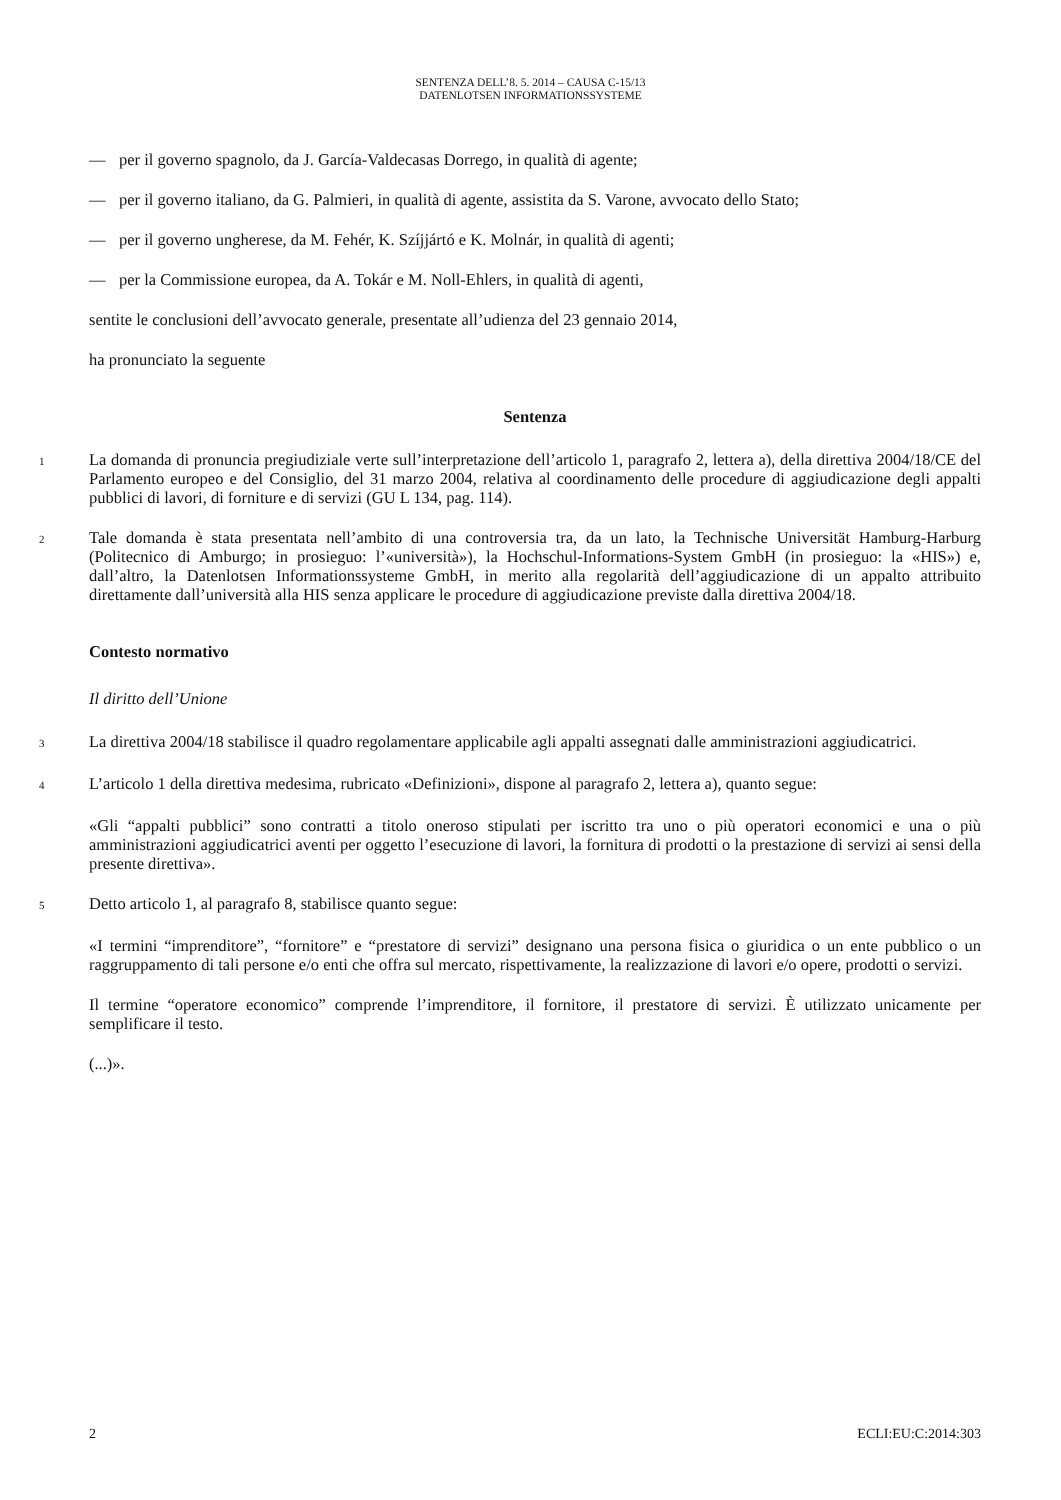SENTENZA DELL’8. 5. 2014 – CAUSA C-15/13
DATENLOTSEN INFORMATIONSSYSTEME
— per il governo spagnolo, da J. García-Valdecasas Dorrego, in qualità di agente;
— per il governo italiano, da G. Palmieri, in qualità di agente, assistita da S. Varone, avvocato dello Stato;
— per il governo ungherese, da M. Fehér, K. Szíjjártó e K. Molnár, in qualità di agenti;
— per la Commissione europea, da A. Tokár e M. Noll-Ehlers, in qualità di agenti,
sentite le conclusioni dell’avvocato generale, presentate all’udienza del 23 gennaio 2014,
ha pronunciato la seguente
Sentenza
1
La domanda di pronuncia pregiudiziale verte sull’interpretazione dell’articolo 1, paragrafo 2, lettera a), della direttiva 2004/18/CE del Parlamento europeo e del Consiglio, del 31 marzo 2004, relativa al coordinamento delle procedure di aggiudicazione degli appalti pubblici di lavori, di forniture e di servizi (GU L 134, pag. 114).
2
Tale domanda è stata presentata nell’ambito di una controversia tra, da un lato, la Technische Universität Hamburg-Harburg (Politecnico di Amburgo; in prosieguo: l’«università»), la Hochschul-Informations-System GmbH (in prosieguo: la «HIS») e, dall’altro, la Datenlotsen Informationssysteme GmbH, in merito alla regolarità dell’aggiudicazione di un appalto attribuito direttamente dall’università alla HIS senza applicare le procedure di aggiudicazione previste dalla direttiva 2004/18.
Contesto normativo
Il diritto dell’Unione
3
La direttiva 2004/18 stabilisce il quadro regolamentare applicabile agli appalti assegnati dalle amministrazioni aggiudicatrici.
4
L’articolo 1 della direttiva medesima, rubricato «Definizioni», dispone al paragrafo 2, lettera a), quanto segue:
«Gli “appalti pubblici” sono contratti a titolo oneroso stipulati per iscritto tra uno o più operatori economici e una o più amministrazioni aggiudicatrici aventi per oggetto l’esecuzione di lavori, la fornitura di prodotti o la prestazione di servizi ai sensi della presente direttiva».
5
Detto articolo 1, al paragrafo 8, stabilisce quanto segue:
«I termini “imprenditore”, “fornitore” e “prestatore di servizi” designano una persona fisica o giuridica o un ente pubblico o un raggruppamento di tali persone e/o enti che offra sul mercato, rispettivamente, la realizzazione di lavori e/o opere, prodotti o servizi.
Il termine “operatore economico” comprende l’imprenditore, il fornitore, il prestatore di servizi. È utilizzato unicamente per semplificare il testo.
(...)».
2 ECLI:EU:C:2014:303